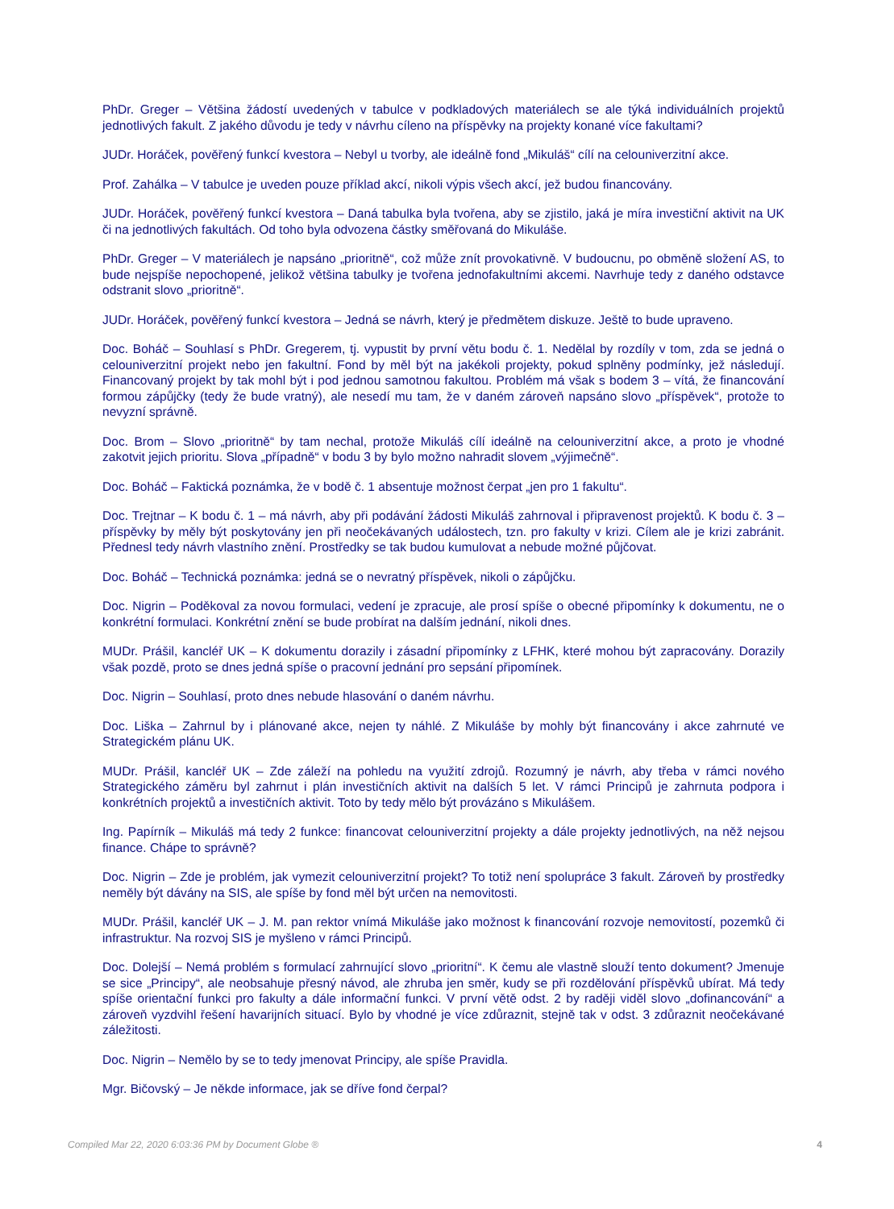PhDr. Greger – Většina žádostí uvedených v tabulce v podkladových materiálech se ale týká individuálních projektů jednotlivých fakult. Z jakého důvodu je tedy v návrhu cíleno na příspěvky na projekty konané více fakultami?
JUDr. Horáček, pověřený funkcí kvestora – Nebyl u tvorby, ale ideálně fond „Mikuláš“ cílí na celouniverzitní akce.
Prof. Zahálka – V tabulce je uveden pouze příklad akcí, nikoli výpis všech akcí, jež budou financovány.
JUDr. Horáček, pověřený funkcí kvestora – Daná tabulka byla tvořena, aby se zjistilo, jaká je míra investiční aktivit na UK či na jednotlivých fakultách. Od toho byla odvozena částky směřovaná do Mikuláše.
PhDr. Greger – V materiálech je napsáno „prioritně“, což může znít provokativně. V budoucnu, po obměně složení AS, to bude nejspíše nepochopené, jelikož většina tabulky je tvořena jednofakultními akcemi. Navrhuje tedy z daného odstavce odstranit slovo „prioritně“.
JUDr. Horáček, pověřený funkcí kvestora – Jedná se návrh, který je předmětem diskuze. Ještě to bude upraveno.
Doc. Boháč – Souhlasí s PhDr. Gregerem, tj. vypustit by první větu bodu č. 1. Nedělal by rozdíly v tom, zda se jedná o celouniverzitní projekt nebo jen fakultní. Fond by měl být na jakékoli projekty, pokud splněny podmínky, jež následují. Financovaný projekt by tak mohl být i pod jednou samotnou fakultou. Problém má však s bodem 3 – vítá, že financování formou zápůjčky (tedy že bude vratný), ale nesedí mu tam, že v daném zároveň napsáno slovo „příspěvek“, protože to nevyzní správně.
Doc. Brom – Slovo „prioritně“ by tam nechal, protože Mikuláš cílí ideálně na celouniverzitní akce, a proto je vhodné zakotvit jejich prioritu. Slova „případně“ v bodu 3 by bylo možno nahradit slovem „výjimečně“.
Doc. Boháč – Faktická poznámka, že v bodě č. 1 absentuje možnost čerpat „jen pro 1 fakultu“.
Doc. Trejtnar – K bodu č. 1 – má návrh, aby při podávání žádosti Mikuláš zahrnoval i připravenost projektů. K bodu č. 3 – příspěvky by měly být poskytovány jen při neočekávaných událostech, tzn. pro fakulty v krizi. Cílem ale je krizi zabránit. Přednesl tedy návrh vlastního znění. Prostředky se tak budou kumulovat a nebude možné půjčovat.
Doc. Boháč – Technická poznámka: jedná se o nevratný příspěvek, nikoli o zápůjčku.
Doc. Nigrin – Poděkoval za novou formulaci, vedení je zpracuje, ale prosí spíše o obecné připomínky k dokumentu, ne o konkrétní formulaci. Konkrétní znění se bude probírat na dalším jednání, nikoli dnes.
MUDr. Prášil, kancléř UK – K dokumentu dorazily i zásadní připomínky z LFHK, které mohou být zapracovány. Dorazily však pozdě, proto se dnes jedná spíše o pracovní jednání pro sepsání připomínek.
Doc. Nigrin – Souhlasí, proto dnes nebude hlasování o daném návrhu.
Doc. Liška – Zahrnul by i plánované akce, nejen ty náhlé. Z Mikuláše by mohly být financovány i akce zahrnuté ve Strategickém plánu UK.
MUDr. Prášil, kancléř UK – Zde záleží na pohledu na využití zdrojů. Rozumný je návrh, aby třeba v rámci nového Strategického záměru byl zahrnut i plán investičních aktivit na dalších 5 let. V rámci Principů je zahrnuta podpora i konkrétních projektů a investičních aktivit. Toto by tedy mělo být provázáno s Mikulášem.
Ing. Papírník – Mikuláš má tedy 2 funkce: financovat celouniverzitní projekty a dále projekty jednotlivých, na něž nejsou finance. Chápe to správně?
Doc. Nigrin – Zde je problém, jak vymezit celouniverzitní projekt? To totiž není spolupráce 3 fakult. Zároveň by prostředky neměly být dávány na SIS, ale spíše by fond měl být určen na nemovitosti.
MUDr. Prášil, kancléř UK – J. M. pan rektor vnímá Mikuláše jako možnost k financování rozvoje nemovitostí, pozemků či infrastruktur. Na rozvoj SIS je myšleno v rámci Principů.
Doc. Dolejší – Nemá problém s formulací zahrnující slovo „prioritní“. K čemu ale vlastně slouží tento dokument? Jmenuje se sice „Principy“, ale neobsahuje přesný návod, ale zhruba jen směr, kudy se při rozdělování příspěvků ubírat. Má tedy spíše orientační funkci pro fakulty a dále informační funkci. V první větě odst. 2 by raději viděl slovo „dofinancování“ a zároveň vyzdvihl řešení havarijních situací. Bylo by vhodné je více zdůraznit, stejně tak v odst. 3 zdůraznit neočekávané záležitosti.
Doc. Nigrin – Nemělo by se to tedy jmenovat Principy, ale spíše Pravidla.
Mgr. Bičovský – Je někde informace, jak se dříve fond čerpal?
Compiled Mar 22, 2020 6:03:36 PM by Document Globe ® 4